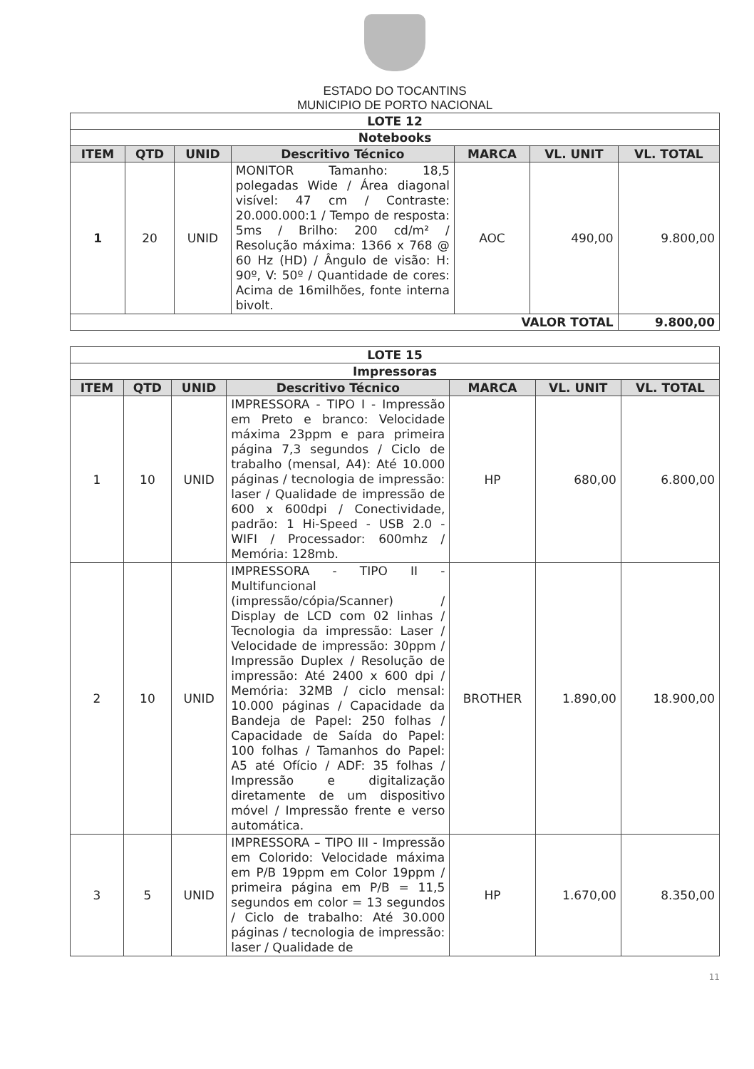ESTADO DO TOCANTINS
MUNICIPIO DE PORTO NACIONAL
| LOTE 12 | | | | | | |
| --- | --- | --- | --- | --- | --- | --- |
| Notebooks | | | | | | |
| ITEM | QTD | UNID | Descritivo Técnico | MARCA | VL. UNIT | VL. TOTAL |
| 1 | 20 | UNID | MONITOR Tamanho: 18,5 polegadas Wide / Área diagonal visível: 47 cm / Contraste: 20.000.000:1 / Tempo de resposta: 5ms / Brilho: 200 cd/m² / Resolução máxima: 1366 x 768 @ 60 Hz (HD) / Ângulo de visão: H: 90º, V: 50º / Quantidade de cores: Acima de 16milhões, fonte interna bivolt. | AOC | 490,00 | 9.800,00 |
| VALOR TOTAL | | | | | | 9.800,00 |
| LOTE 15 | | | | | | |
| --- | --- | --- | --- | --- | --- | --- |
| Impressoras | | | | | | |
| ITEM | QTD | UNID | Descritivo Técnico | MARCA | VL. UNIT | VL. TOTAL |
| 1 | 10 | UNID | IMPRESSORA - TIPO I - Impressão em Preto e branco: Velocidade máxima 23ppm e para primeira página 7,3 segundos / Ciclo de trabalho (mensal, A4): Até 10.000 páginas / tecnologia de impressão: laser / Qualidade de impressão de 600 x 600dpi / Conectividade, padrão: 1 Hi-Speed - USB 2.0 - WIFI / Processador: 600mhz / Memória: 128mb. | HP | 680,00 | 6.800,00 |
| 2 | 10 | UNID | IMPRESSORA - TIPO II - Multifuncional (impressão/cópia/Scanner) / Display de LCD com 02 linhas / Tecnologia da impressão: Laser / Velocidade de impressão: 30ppm / Impressão Duplex / Resolução de impressão: Até 2400 x 600 dpi / Memória: 32MB / ciclo mensal: 10.000 páginas / Capacidade da Bandeja de Papel: 250 folhas / Capacidade de Saída do Papel: 100 folhas / Tamanhos do Papel: A5 até Ofício / ADF: 35 folhas / Impressão e digitalização diretamente de um dispositivo móvel / Impressão frente e verso automática. | BROTHER | 1.890,00 | 18.900,00 |
| 3 | 5 | UNID | IMPRESSORA – TIPO III - Impressão em Colorido: Velocidade máxima em P/B 19ppm em Color 19ppm / primeira página em P/B = 11,5 segundos em color = 13 segundos / Ciclo de trabalho: Até 30.000 páginas / tecnologia de impressão: laser / Qualidade de | HP | 1.670,00 | 8.350,00 |
11